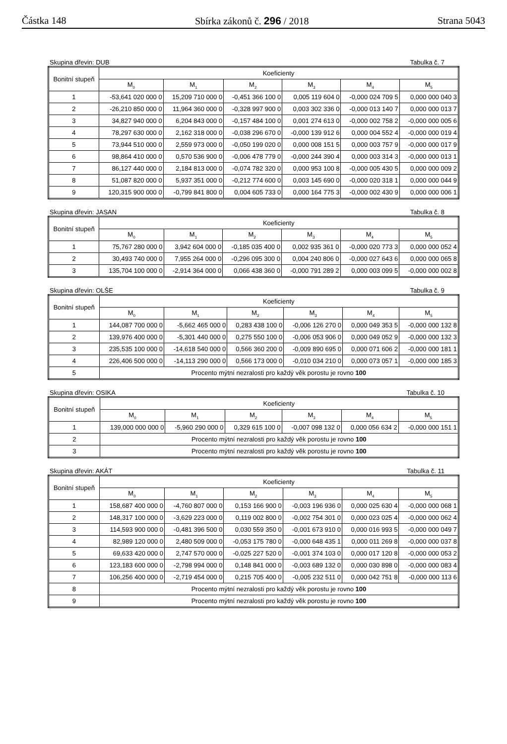Částka 148 Sbírka zákonů č. 296 / 2018 Strana 5043
Skupina dřevin: DUB Tabulka č. 7
| Bonitní stupeň | Koeficienty | | | | | |
| --- | --- | --- | --- | --- | --- | --- |
| | M<sub>0</sub> | M<sub>1</sub> | M<sub>2</sub> | M<sub>3</sub> | M<sub>4</sub> | M<sub>5</sub> |
| 1 | -53,641 020 000 0 | 15,209 710 000 0 | -0,451 366 100 0 | 0,005 119 604 0 | -0,000 024 709 5 | 0,000 000 040 3 |
| 2 | -26,210 850 000 0 | 11,964 360 000 0 | -0,328 997 900 0 | 0,003 302 336 0 | -0,000 013 140 7 | 0,000 000 013 7 |
| 3 | 34,827 940 000 0 | 6,204 843 000 0 | -0,157 484 100 0 | 0,001 274 613 0 | -0,000 002 758 2 | -0,000 000 005 6 |
| 4 | 78,297 630 000 0 | 2,162 318 000 0 | -0,038 296 670 0 | -0,000 139 912 6 | 0,000 004 552 4 | -0,000 000 019 4 |
| 5 | 73,944 510 000 0 | 2,559 973 000 0 | -0,050 199 020 0 | 0,000 008 151 5 | 0,000 003 757 9 | -0,000 000 017 9 |
| 6 | 98,864 410 000 0 | 0,570 536 900 0 | -0,006 478 779 0 | -0,000 244 390 4 | 0,000 003 314 3 | -0,000 000 013 1 |
| 7 | 86,127 440 000 0 | 2,184 813 000 0 | -0,074 782 320 0 | 0,000 953 100 8 | -0,000 005 430 5 | 0,000 000 009 2 |
| 8 | 51,087 820 000 0 | 5,937 351 000 0 | -0,212 774 600 0 | 0,003 145 690 0 | -0,000 020 318 1 | 0,000 000 044 9 |
| 9 | 120,315 900 000 0 | -0,799 841 800 0 | 0,004 605 733 0 | 0,000 164 775 3 | -0,000 002 430 9 | 0,000 000 006 1 |
Skupina dřevin: JASAN Tabulka č. 8
| Bonitní stupeň | Koeficienty | | | | | |
| --- | --- | --- | --- | --- | --- | --- |
| | M<sub>0</sub> | M<sub>1</sub> | M<sub>2</sub> | M<sub>3</sub> | M<sub>4</sub> | M<sub>5</sub> |
| 1 | 75,767 280 000 0 | 3,942 604 000 0 | -0,185 035 400 0 | 0,002 935 361 0 | -0,000 020 773 3 | 0,000 000 052 4 |
| 2 | 30,493 740 000 0 | 7,955 264 000 0 | -0,296 095 300 0 | 0,004 240 806 0 | -0,000 027 643 6 | 0,000 000 065 8 |
| 3 | 135,704 100 000 0 | -2,914 364 000 0 | 0,066 438 360 0 | -0,000 791 289 2 | 0,000 003 099 5 | -0,000 000 002 8 |
Skupina dřevin: OLŠE Tabulka č. 9
| Bonitní stupeň | Koeficienty | | | | | |
| --- | --- | --- | --- | --- | --- | --- |
| | M<sub>0</sub> | M<sub>1</sub> | M<sub>2</sub> | M<sub>3</sub> | M<sub>4</sub> | M<sub>5</sub> |
| 1 | 144,087 700 000 0 | -5,662 465 000 0 | 0,283 438 100 0 | -0,006 126 270 0 | 0,000 049 353 5 | -0,000 000 132 8 |
| 2 | 139,976 400 000 0 | -5,301 440 000 0 | 0,275 550 100 0 | -0,006 053 906 0 | 0,000 049 052 9 | -0,000 000 132 3 |
| 3 | 235,535 100 000 0 | -14,618 540 000 0 | 0,566 360 200 0 | -0,009 890 695 0 | 0,000 071 606 2 | -0,000 000 181 1 |
| 4 | 226,406 500 000 0 | -14,113 290 000 0 | 0,566 173 000 0 | -0,010 034 210 0 | 0,000 073 057 1 | -0,000 000 185 3 |
| 5 | Procento mýtní nezralosti pro každý věk porostu je rovno 100 | | | | | |
Skupina dřevin: OSIKA Tabulka č. 10
| Bonitní stupeň | Koeficienty | | | | | |
| --- | --- | --- | --- | --- | --- | --- |
| | M<sub>0</sub> | M<sub>1</sub> | M<sub>2</sub> | M<sub>3</sub> | M<sub>4</sub> | M<sub>5</sub> |
| 1 | 139,000 000 000 0 | -5,960 290 000 0 | 0,329 615 100 0 | -0,007 098 132 0 | 0,000 056 634 2 | -0,000 000 151 1 |
| 2 | Procento mýtní nezralosti pro každý věk porostu je rovno 100 | | | | | |
| 3 | Procento mýtní nezralosti pro každý věk porostu je rovno 100 | | | | | |
Skupina dřevin: AKÁT Tabulka č. 11
| Bonitní stupeň | Koeficienty | | | | | |
| --- | --- | --- | --- | --- | --- | --- |
| | M<sub>0</sub> | M<sub>1</sub> | M<sub>2</sub> | M<sub>3</sub> | M<sub>4</sub> | M<sub>5</sub> |
| 1 | 158,687 400 000 0 | -4,760 807 000 0 | 0,153 166 900 0 | -0,003 196 936 0 | 0,000 025 630 4 | -0,000 000 068 1 |
| 2 | 148,317 100 000 0 | -3,629 223 000 0 | 0,119 002 800 0 | -0,002 754 301 0 | 0,000 023 025 4 | -0,000 000 062 4 |
| 3 | 114,593 900 000 0 | -0,481 396 500 0 | 0,030 559 350 0 | -0,001 673 910 0 | 0,000 016 993 5 | -0,000 000 049 7 |
| 4 | 82,989 120 000 0 | 2,480 509 000 0 | -0,053 175 780 0 | -0,000 648 435 1 | 0,000 011 269 8 | -0,000 000 037 8 |
| 5 | 69,633 420 000 0 | 2,747 570 000 0 | -0,025 227 520 0 | -0,001 374 103 0 | 0,000 017 120 8 | -0,000 000 053 2 |
| 6 | 123,183 600 000 0 | -2,798 994 000 0 | 0,148 841 000 0 | -0,003 689 132 0 | 0,000 030 898 0 | -0,000 000 083 4 |
| 7 | 106,256 400 000 0 | -2,719 454 000 0 | 0,215 705 400 0 | -0,005 232 511 0 | 0,000 042 751 8 | -0,000 000 113 6 |
| 8 | Procento mýtní nezralosti pro každý věk porostu je rovno 100 | | | | | |
| 9 | Procento mýtní nezralosti pro každý věk porostu je rovno 100 | | | | | |